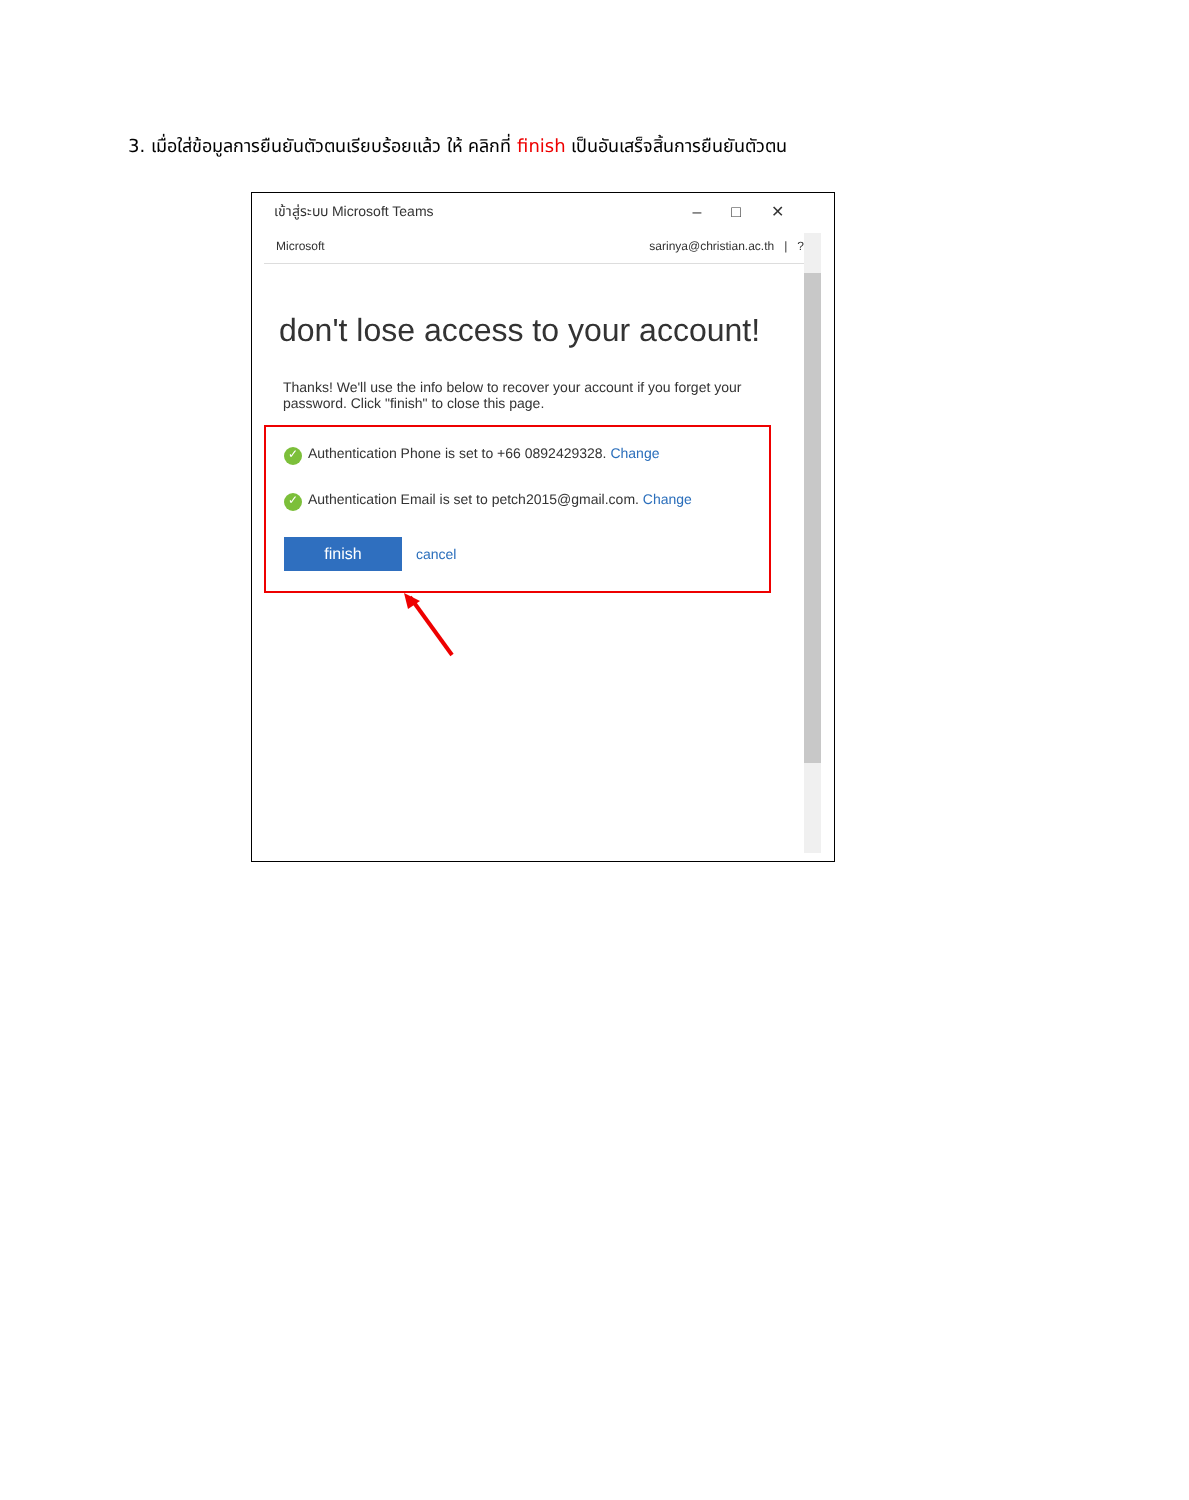3. เมื่อใส่ข้อมูลการยืนยันตัวตนเรียบร้อยแล้ว ให้ คลิกที่ finish เป็นอันเสร็จสิ้นการยืนยันตัวตน
เข้าสู่ระบบ Microsoft Teams –□✕
Microsoft sarinya@christian.ac.th | ?
don't lose access to your account!
Thanks! We'll use the info below to recover your account if you forget your password. Click "finish" to close this page.
✓ Authentication Phone is set to +66 0892429328. Change
✓ Authentication Email is set to petch2015@gmail.com. Change
finish cancel